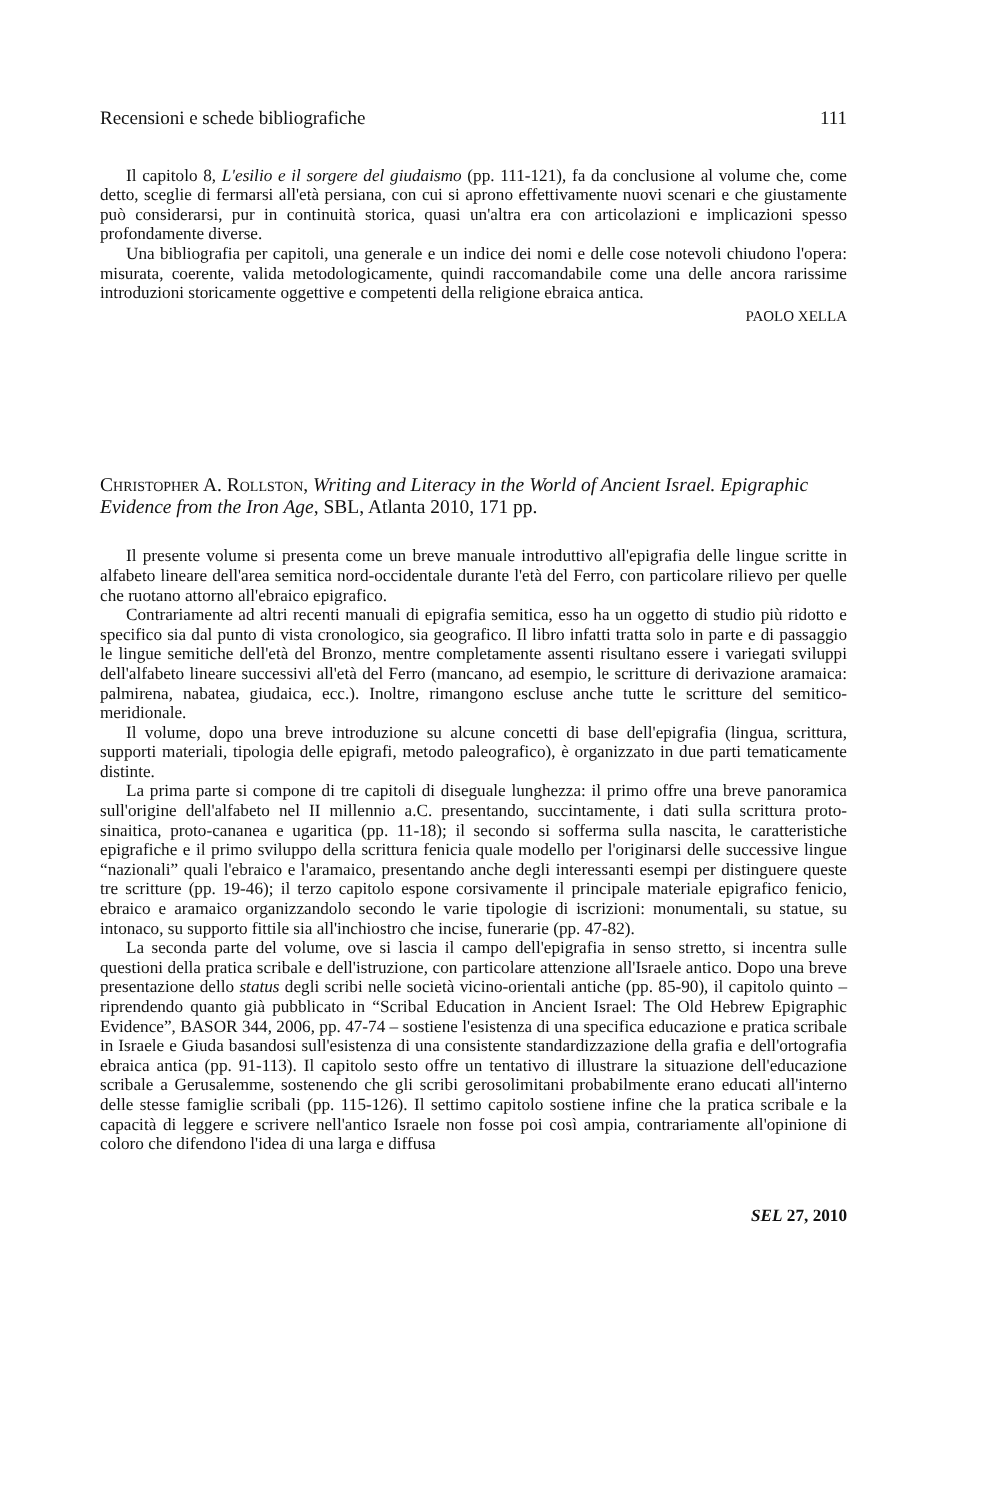Recensioni e schede bibliografiche 111
Il capitolo 8, L'esilio e il sorgere del giudaismo (pp. 111-121), fa da conclusione al volume che, come detto, sceglie di fermarsi all'età persiana, con cui si aprono effettivamente nuovi scenari e che giustamente può considerarsi, pur in continuità storica, quasi un'altra era con articolazioni e implicazioni spesso profondamente diverse.
Una bibliografia per capitoli, una generale e un indice dei nomi e delle cose notevoli chiudono l'opera: misurata, coerente, valida metodologicamente, quindi raccomandabile come una delle ancora rarissime introduzioni storicamente oggettive e competenti della religione ebraica antica.
PAOLO XELLA
Christopher A. Rollston, Writing and Literacy in the World of Ancient Israel. Epigraphic Evidence from the Iron Age, SBL, Atlanta 2010, 171 pp.
Il presente volume si presenta come un breve manuale introduttivo all'epigrafia delle lingue scritte in alfabeto lineare dell'area semitica nord-occidentale durante l'età del Ferro, con particolare rilievo per quelle che ruotano attorno all'ebraico epigrafico.
Contrariamente ad altri recenti manuali di epigrafia semitica, esso ha un oggetto di studio più ridotto e specifico sia dal punto di vista cronologico, sia geografico. Il libro infatti tratta solo in parte e di passaggio le lingue semitiche dell'età del Bronzo, mentre completamente assenti risultano essere i variegati sviluppi dell'alfabeto lineare successivi all'età del Ferro (mancano, ad esempio, le scritture di derivazione aramaica: palmirena, nabatea, giudaica, ecc.). Inoltre, rimangono escluse anche tutte le scritture del semitico-meridionale.
Il volume, dopo una breve introduzione su alcune concetti di base dell'epigrafia (lingua, scrittura, supporti materiali, tipologia delle epigrafi, metodo paleografico), è organizzato in due parti tematicamente distinte.
La prima parte si compone di tre capitoli di diseguale lunghezza: il primo offre una breve panoramica sull'origine dell'alfabeto nel II millennio a.C. presentando, succintamente, i dati sulla scrittura proto-sinaitica, proto-cananea e ugaritica (pp. 11-18); il secondo si sofferma sulla nascita, le caratteristiche epigrafiche e il primo sviluppo della scrittura fenicia quale modello per l'originarsi delle successive lingue “nazionali” quali l'ebraico e l'aramaico, presentando anche degli interessanti esempi per distinguere queste tre scritture (pp. 19-46); il terzo capitolo espone corsivamente il principale materiale epigrafico fenicio, ebraico e aramaico organizzandolo secondo le varie tipologie di iscrizioni: monumentali, su statue, su intonaco, su supporto fittile sia all'inchiostro che incise, funerarie (pp. 47-82).
La seconda parte del volume, ove si lascia il campo dell'epigrafia in senso stretto, si incentra sulle questioni della pratica scribale e dell'istruzione, con particolare attenzione all'Israele antico. Dopo una breve presentazione dello status degli scribi nelle società vicino-orientali antiche (pp. 85-90), il capitolo quinto – riprendendo quanto già pubblicato in “Scribal Education in Ancient Israel: The Old Hebrew Epigraphic Evidence”, BASOR 344, 2006, pp. 47-74 – sostiene l'esistenza di una specifica educazione e pratica scribale in Israele e Giuda basandosi sull'esistenza di una consistente standardizzazione della grafia e dell'ortografia ebraica antica (pp. 91-113). Il capitolo sesto offre un tentativo di illustrare la situazione dell'educazione scribale a Gerusalemme, sostenendo che gli scribi gerosolimitani probabilmente erano educati all'interno delle stesse famiglie scribali (pp. 115-126). Il settimo capitolo sostiene infine che la pratica scribale e la capacità di leggere e scrivere nell'antico Israele non fosse poi così ampia, contrariamente all'opinione di coloro che difendono l'idea di una larga e diffusa
SEL 27, 2010